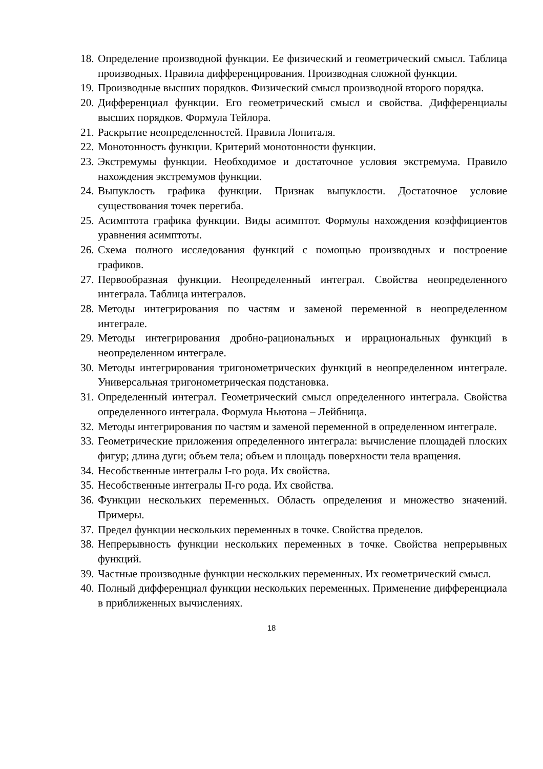18. Определение производной функции. Ее физический и геометрический смысл. Таблица производных. Правила дифференцирования. Производная сложной функции.
19. Производные высших порядков. Физический смысл производной второго порядка.
20. Дифференциал функции. Его геометрический смысл и свойства. Дифференциалы высших порядков. Формула Тейлора.
21. Раскрытие неопределенностей. Правила Лопиталя.
22. Монотонность функции. Критерий монотонности функции.
23. Экстремумы функции. Необходимое и достаточное условия экстремума. Правило нахождения экстремумов функции.
24. Выпуклость графика функции. Признак выпуклости. Достаточное условие существования точек перегиба.
25. Асимптота графика функции. Виды асимптот. Формулы нахождения коэффициентов уравнения асимптоты.
26. Схема полного исследования функций с помощью производных и построение графиков.
27. Первообразная функции. Неопределенный интеграл. Свойства неопределенного интеграла. Таблица интегралов.
28. Методы интегрирования по частям и заменой переменной в неопределенном интеграле.
29. Методы интегрирования дробно-рациональных и иррациональных функций в неопределенном интеграле.
30. Методы интегрирования тригонометрических функций в неопределенном интеграле. Универсальная тригонометрическая подстановка.
31. Определенный интеграл. Геометрический смысл определенного интеграла. Свойства определенного интеграла. Формула Ньютона – Лейбница.
32. Методы интегрирования по частям и заменой переменной в определенном интеграле.
33. Геометрические приложения определенного интеграла: вычисление площадей плоских фигур; длина дуги; объем тела; объем и площадь поверхности тела вращения.
34. Несобственные интегралы I-го рода. Их свойства.
35. Несобственные интегралы II-го рода. Их свойства.
36. Функции нескольких переменных. Область определения и множество значений. Примеры.
37. Предел функции нескольких переменных в точке. Свойства пределов.
38. Непрерывность функции нескольких переменных в точке. Свойства непрерывных функций.
39. Частные производные функции нескольких переменных. Их геометрический смысл.
40. Полный дифференциал функции нескольких переменных. Применение дифференциала в приближенных вычислениях.
18